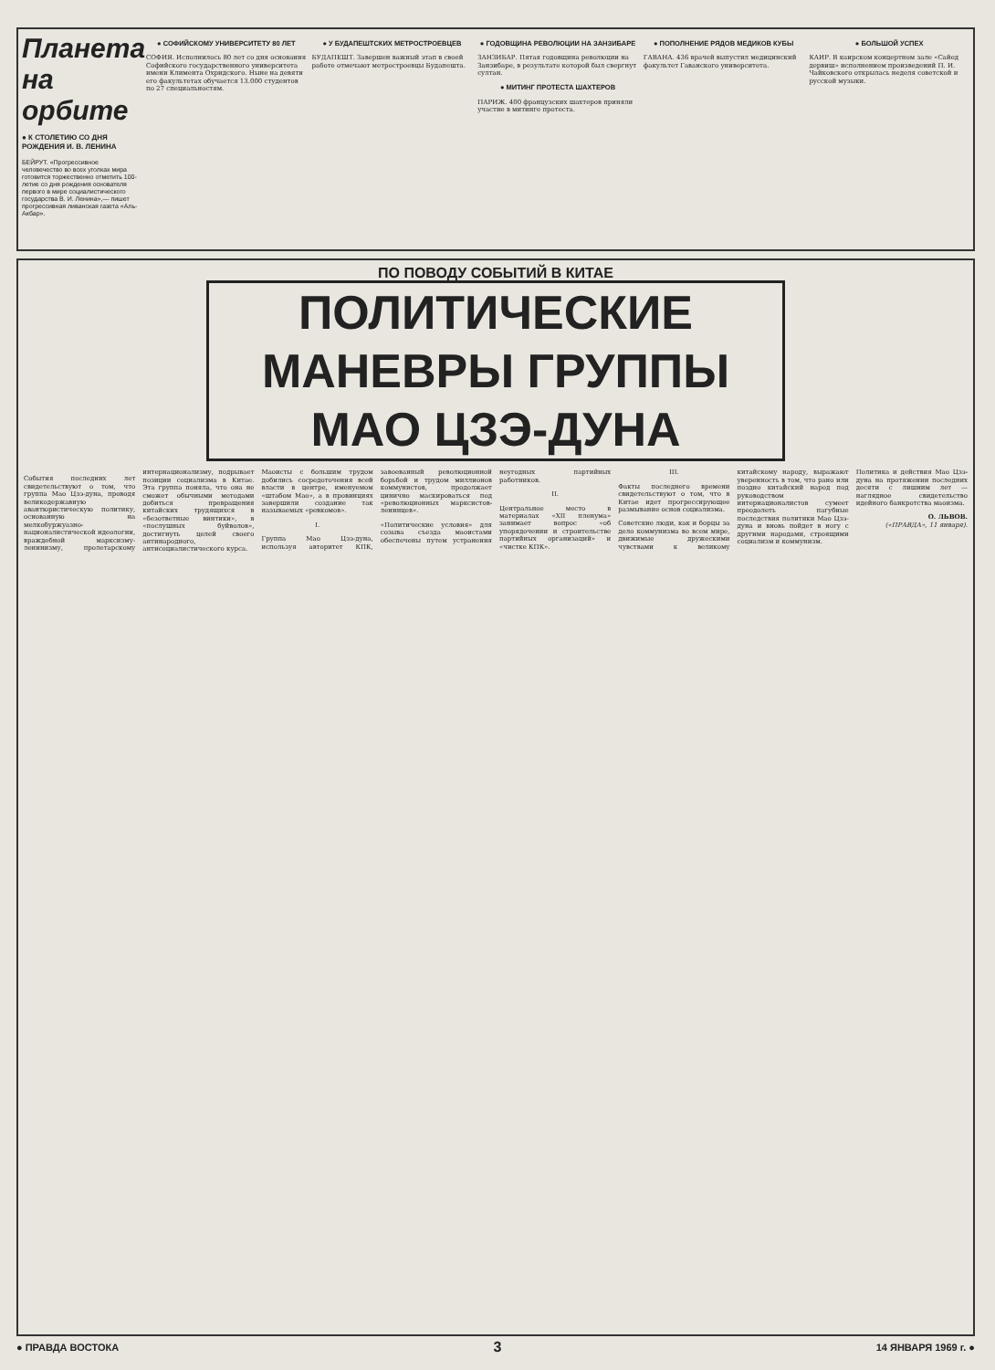Планета на орбите
● К СТОЛЕТИЮ СО ДНЯ РОЖДЕНИЯ И. В. ЛЕНИНА
БЕЙРУТ. «Прогрессивное человечество во всех уголках мира готовится торжественно отметить 100-летие со дня рождения основателя первого в мире социалистического государства В. И. Ленина»,— пишет прогрессивная ливанская газета «Аль-Акбар».
● СОФИЙСКОМУ УНИВЕРСИТЕТУ 80 ЛЕТ
СОФИЯ. Исполнилось 80 лет со дня основания Софийского государственного университета имени Климента Охридского. Ныне на девяти его факультетах обучается 13.000 студентов по 27 специальностям.
● У БУДАПЕШТСКИХ МЕТРОСТРОЕВЦЕВ
БУДАПЕШТ. Завершен важный этап в своей работе отмечают метростроевцы Будапешта.
● ГОДОВЩИНА РЕВОЛЮЦИИ НА ЗАНЗИБАРЕ
ЗАНЗИБАР. Пятая годовщина революции на Занзибаре, в результате которой был свергнут султан.
● МИТИНГ ПРОТЕСТА ШАХТЕРОВ
ПАРИЖ. 400 французских шахтеров приняли участие в митинге протеста.
● ПОПОЛНЕНИЕ РЯДОВ МЕДИКОВ КУБЫ
ГАВАНА. 436 врачей выпустил медицинский факультет Гаванского университета.
● БОЛЬШОЙ УСПЕХ
КАИР. В каирском концертном зале «Сайед дервиш» исполнением произведений П. И. Чайковского открылась неделя советской и русской музыки.
ПО ПОВОДУ СОБЫТИЙ В КИТАЕ
ПОЛИТИЧЕСКИЕ МАНЕВРЫ ГРУППЫ МАО ЦЗЭ-ДУНА
События последних лет свидетельствуют о том, что группа Мао Цзэ-дуна, проводя великодержавную авантюристическую политику, основанную на мелкобуржуазно-националистической идеологии, враждебной марксизму-ленинизму, пролетарскому интернационализму, подрывает позиции социализма в Китае. Эта группа поняла, что она не сможет обычными методами добиться превращения китайских трудящихся в «безответные винтики», в «послушных буйволов», достигнуть целей своего антинародного, антисоциалистического курса.
Маоисты с большим трудом добились сосредоточения всей власти в центре, именуемом «штабом Мао», а в провинциях завершили создание так называемых «ревкомов».
I.
Группа Мао Цзэ-дуна, используя авторитет КПК, завоеванный революционной борьбой и трудом миллионов коммунистов, продолжает цинично маскироваться под «революционных марксистов-ленинцев».
«Политические условия» для созыва съезда маоистами обеспечены путем устранения неугодных партийных работников.
II.
Центральное место в материалах «XII пленума» занимает вопрос «об упорядочении и строительстве партийных организаций» и «чистке КПК».
III.
Факты последнего времени свидетельствуют о том, что в Китае идет прогрессирующее размывание основ социализма.
Советские люди, как и борцы за дело коммунизма во всем мире, движимые дружескими чувствами к великому китайскому народу, выражают уверенность в том, что рано или поздно китайский народ под руководством интернационалистов сумеет преодолеть пагубные последствия политики Мао Цзэ-дуна и вновь пойдет в ногу с другими народами, строящими социализм и коммунизм.
Политика и действия Мао Цзэ-дуна на протяжении последних десяти с лишним лет — наглядное свидетельство идейного банкротства маоизма.
О. ЛЬВОВ.
(«ПРАВДА», 11 января).
● ПРАВДА ВОСТОКА 3 14 ЯНВАРЯ 1969 г. ●